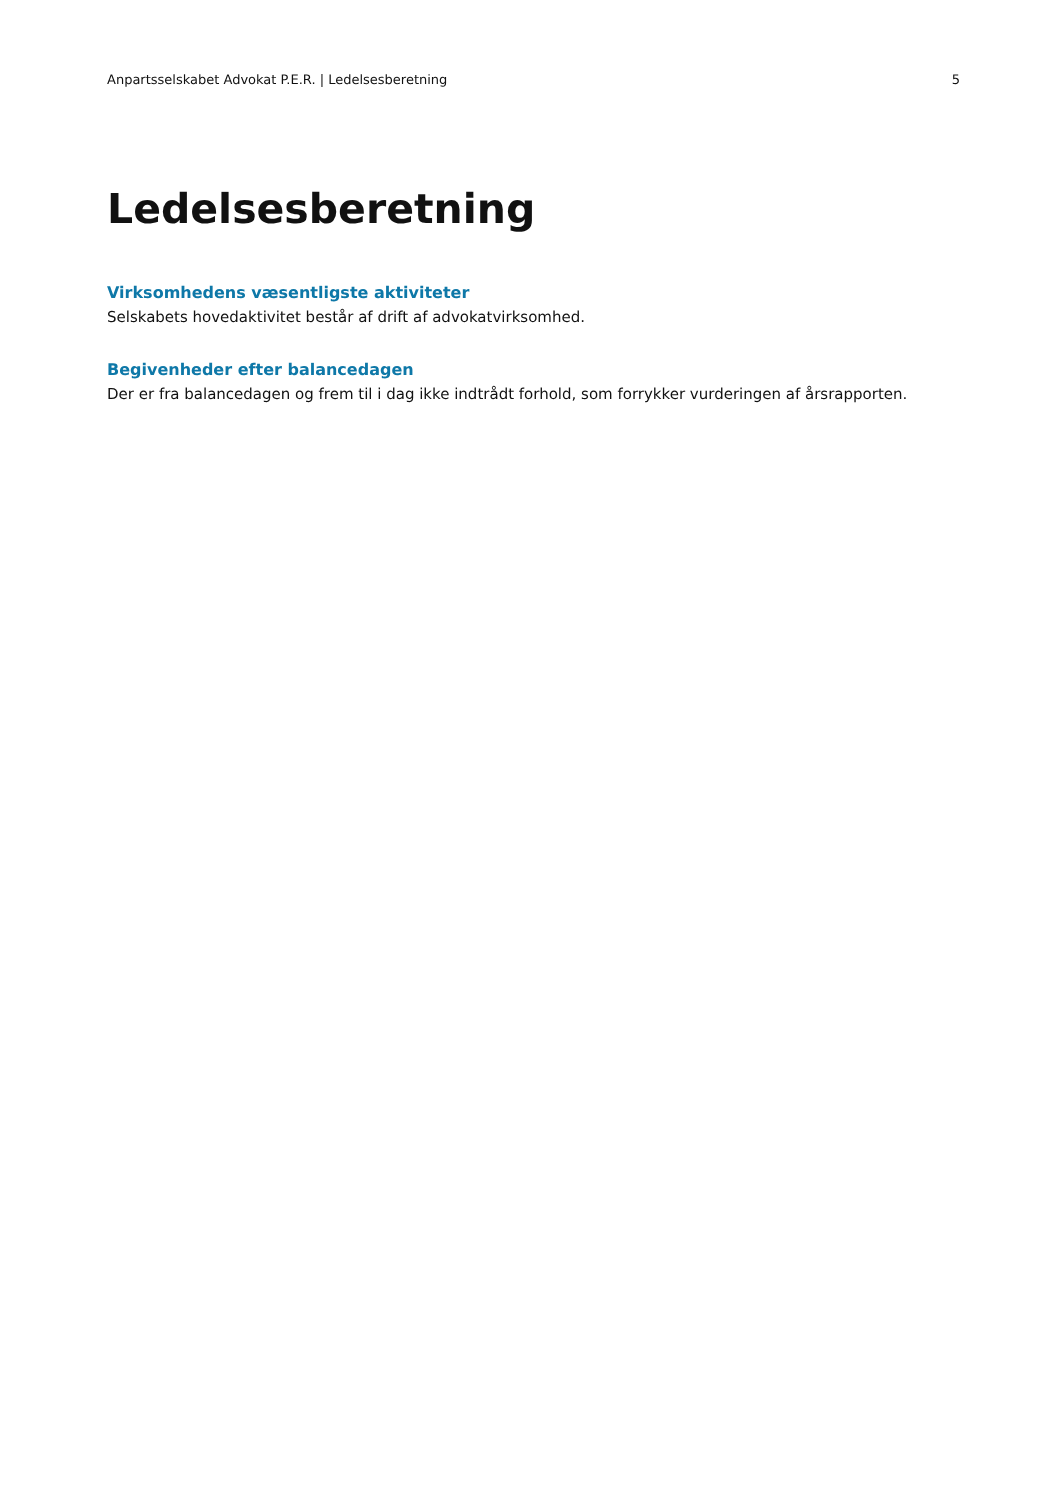Anpartsselskabet Advokat P.E.R. | Ledelsesberetning 5
Ledelsesberetning
Virksomhedens væsentligste aktiviteter
Selskabets hovedaktivitet består af drift af advokatvirksomhed.
Begivenheder efter balancedagen
Der er fra balancedagen og frem til i dag ikke indtrådt forhold, som forrykker vurderingen af årsrapporten.